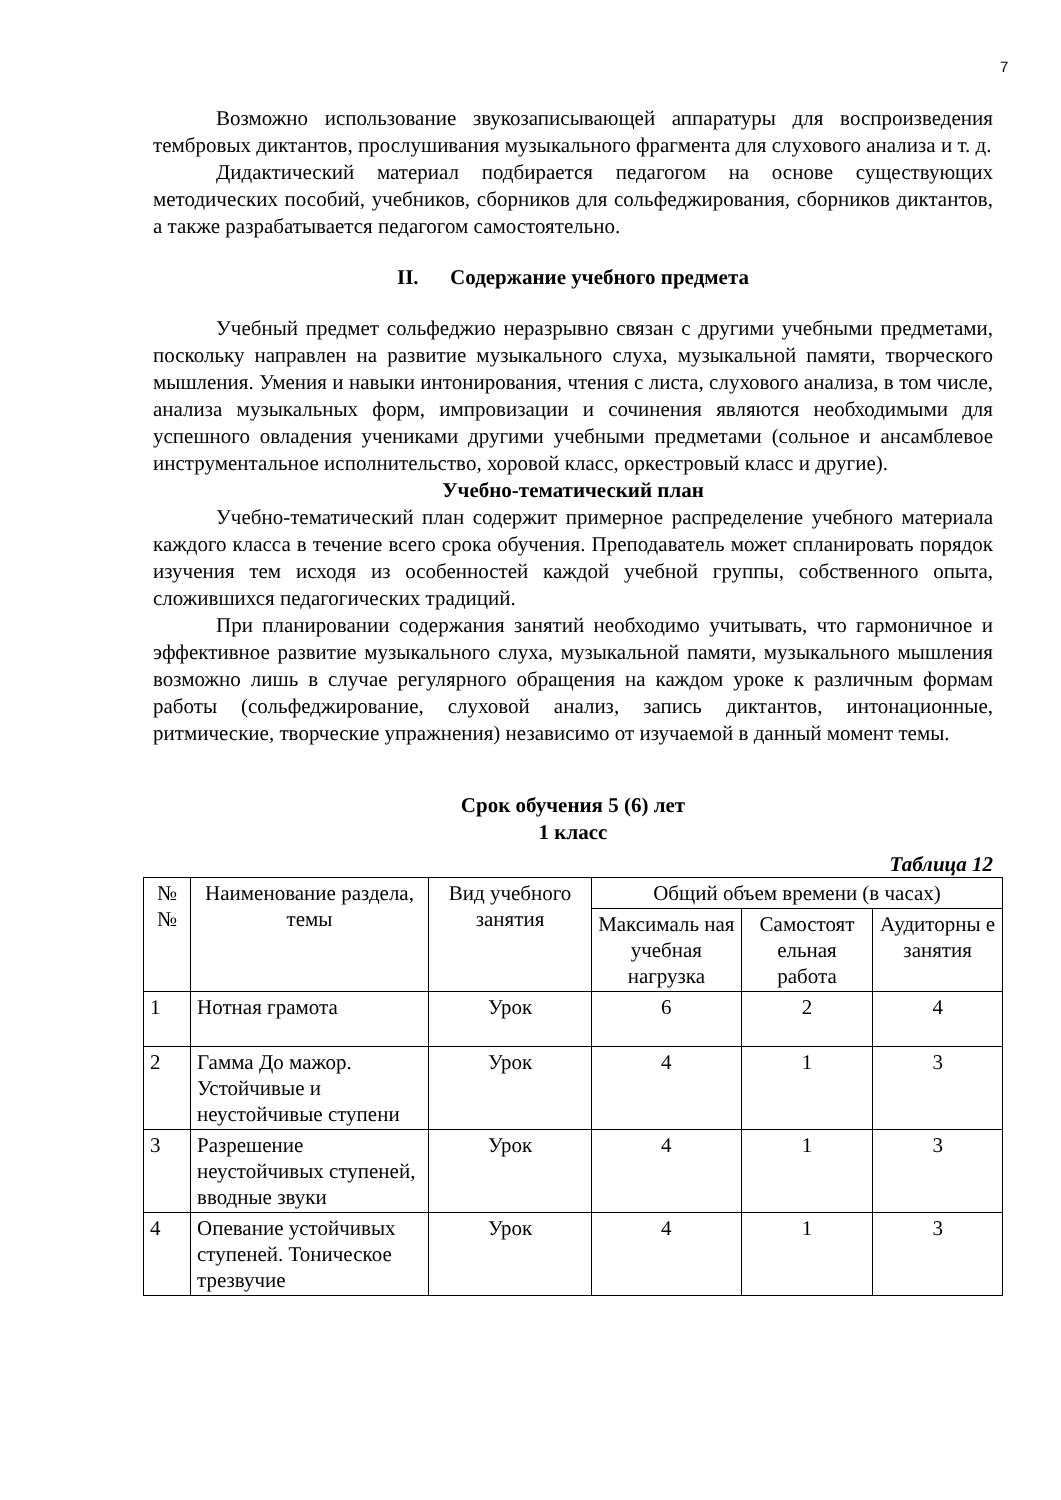7
Возможно использование звукозаписывающей аппаратуры для воспроизведения тембровых диктантов, прослушивания музыкального фрагмента для слухового анализа и т. д.
Дидактический материал подбирается педагогом на основе существующих методических пособий, учебников, сборников для сольфеджирования, сборников диктантов, а также разрабатывается педагогом самостоятельно.
II. Содержание учебного предмета
Учебный предмет сольфеджио неразрывно связан с другими учебными предметами, поскольку направлен на развитие музыкального слуха, музыкальной памяти, творческого мышления. Умения и навыки интонирования, чтения с листа, слухового анализа, в том числе, анализа музыкальных форм, импровизации и сочинения являются необходимыми для успешного овладения учениками другими учебными предметами (сольное и ансамблевое инструментальное исполнительство, хоровой класс, оркестровый класс и другие).
Учебно-тематический план
Учебно-тематический план содержит примерное распределение учебного материала каждого класса в течение всего срока обучения. Преподаватель может спланировать порядок изучения тем исходя из особенностей каждой учебной группы, собственного опыта, сложившихся педагогических традиций.
При планировании содержания занятий необходимо учитывать, что гармоничное и эффективное развитие музыкального слуха, музыкальной памяти, музыкального мышления возможно лишь в случае регулярного обращения на каждом уроке к различным формам работы (сольфеджирование, слуховой анализ, запись диктантов, интонационные, ритмические, творческие упражнения) независимо от изучаемой в данный момент темы.
Срок обучения 5 (6) лет
1 класс
Таблица 12
| № № | Наименование раздела, темы | Вид учебного занятия | Общий объем времени (в часах) | | |
| --- | --- | --- | --- | --- | --- |
| | | | Максималь ная учебная нагрузка | Самостоят ельная работа | Аудиторны е занятия |
| 1 | Нотная грамота | Урок | 6 | 2 | 4 |
| 2 | Гамма До мажор. Устойчивые и неустойчивые ступени | Урок | 4 | 1 | 3 |
| 3 | Разрешение неустойчивых ступеней, вводные звуки | Урок | 4 | 1 | 3 |
| 4 | Опевание устойчивых ступеней. Тоническое трезвучие | Урок | 4 | 1 | 3 |